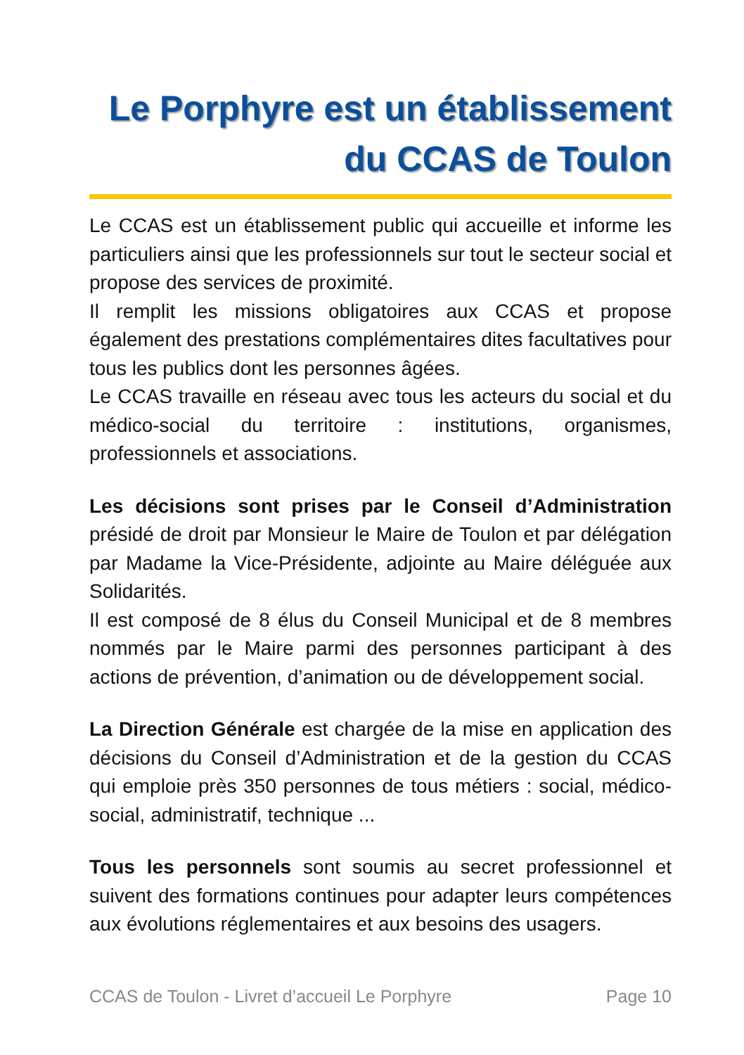Le Porphyre est un établissement
du CCAS de Toulon
Le CCAS est un établissement public qui accueille et informe les particuliers ainsi que les professionnels sur tout le secteur social et propose des services de proximité.
Il remplit les missions obligatoires aux CCAS et propose également des prestations complémentaires dites facultatives pour tous les publics dont les personnes âgées.
Le CCAS travaille en réseau avec tous les acteurs du social et du médico-social du territoire : institutions, organismes, professionnels et associations.
Les décisions sont prises par le Conseil d’Administration présidé de droit par Monsieur le Maire de Toulon et par délégation par Madame la Vice-Présidente, adjointe au Maire déléguée aux Solidarités.
Il est composé de 8 élus du Conseil Municipal et de 8 membres nommés par le Maire parmi des personnes participant à des actions de prévention, d’animation ou de développement social.
La Direction Générale est chargée de la mise en application des décisions du Conseil d’Administration et de la gestion du CCAS qui emploie près 350 personnes de tous métiers : social, médico-social, administratif, technique ...
Tous les personnels sont soumis au secret professionnel et suivent des formations continues pour adapter leurs compétences aux évolutions réglementaires et aux besoins des usagers.
CCAS de Toulon - Livret d’accueil Le Porphyre Page 10